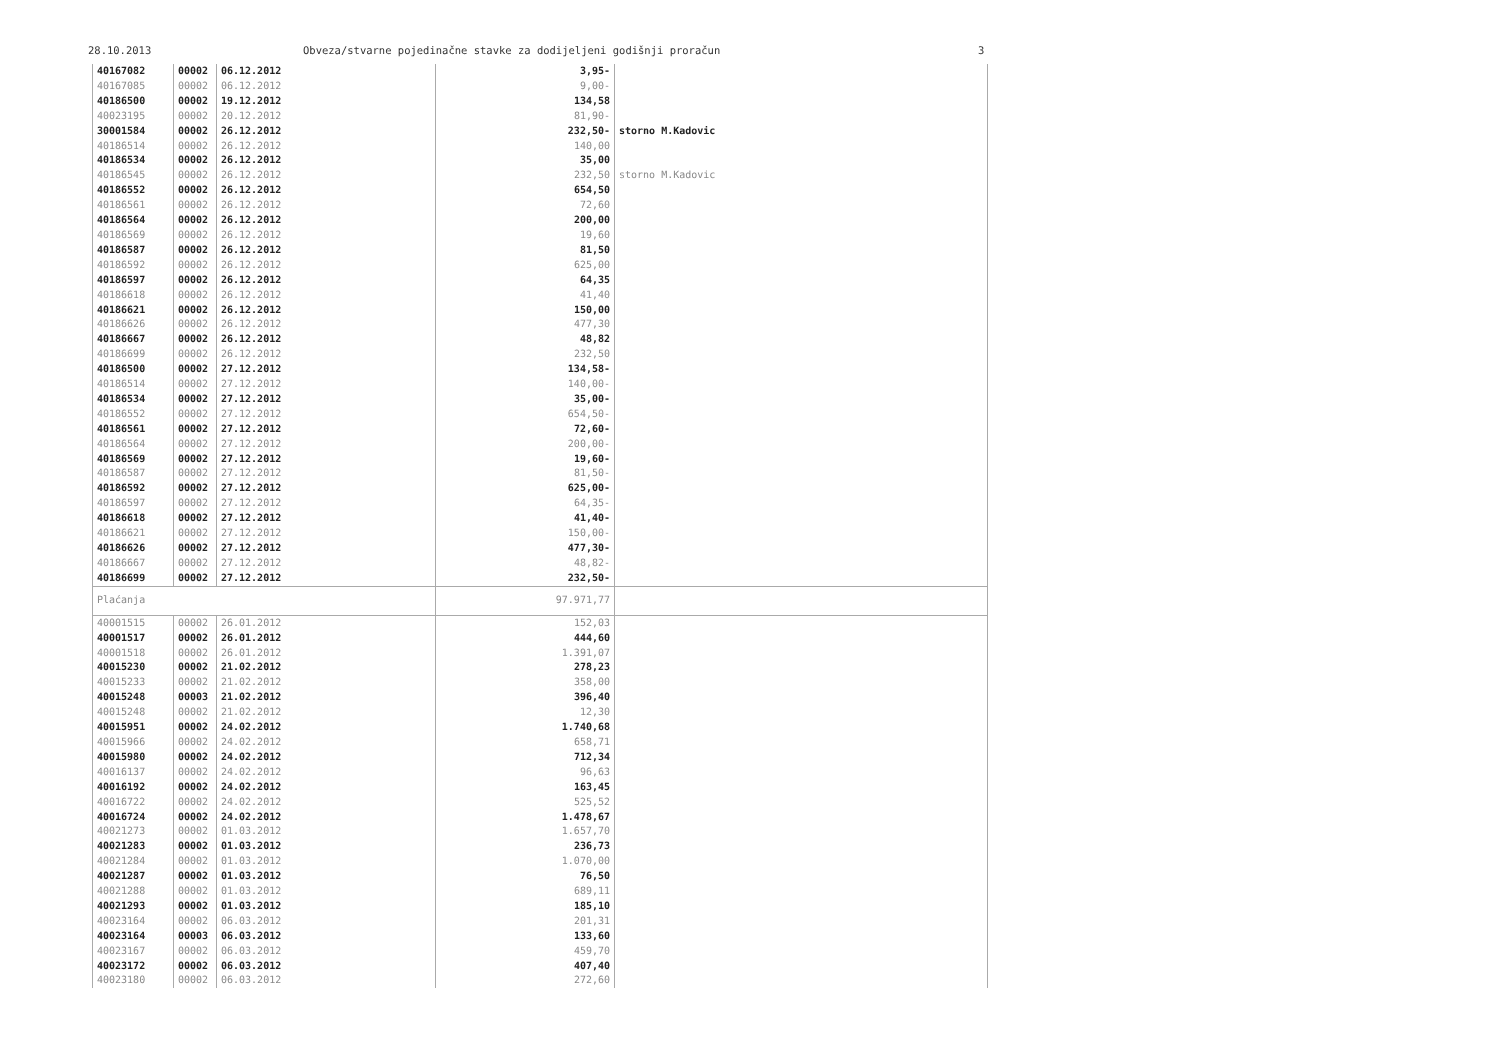28.10.2013 Obveza/stvarne pojedinačne stavke za dodijeljeni godišnji proračun 3
| 40167082 | 00002 | 06.12.2012 | 3,95- | |
| 40167085 | 00002 | 06.12.2012 | 9,00- | |
| 40186500 | 00002 | 19.12.2012 | 134,58 | |
| 40023195 | 00002 | 20.12.2012 | 81,90- | |
| 30001584 | 00002 | 26.12.2012 | 232,50- | storno M.Kadovic |
| 40186514 | 00002 | 26.12.2012 | 140,00 | |
| 40186534 | 00002 | 26.12.2012 | 35,00 | |
| 40186545 | 00002 | 26.12.2012 | 232,50 | storno M.Kadovic |
| 40186552 | 00002 | 26.12.2012 | 654,50 | |
| 40186561 | 00002 | 26.12.2012 | 72,60 | |
| 40186564 | 00002 | 26.12.2012 | 200,00 | |
| 40186569 | 00002 | 26.12.2012 | 19,60 | |
| 40186587 | 00002 | 26.12.2012 | 81,50 | |
| 40186592 | 00002 | 26.12.2012 | 625,00 | |
| 40186597 | 00002 | 26.12.2012 | 64,35 | |
| 40186618 | 00002 | 26.12.2012 | 41,40 | |
| 40186621 | 00002 | 26.12.2012 | 150,00 | |
| 40186626 | 00002 | 26.12.2012 | 477,30 | |
| 40186667 | 00002 | 26.12.2012 | 48,82 | |
| 40186699 | 00002 | 26.12.2012 | 232,50 | |
| 40186500 | 00002 | 27.12.2012 | 134,58- | |
| 40186514 | 00002 | 27.12.2012 | 140,00- | |
| 40186534 | 00002 | 27.12.2012 | 35,00- | |
| 40186552 | 00002 | 27.12.2012 | 654,50- | |
| 40186561 | 00002 | 27.12.2012 | 72,60- | |
| 40186564 | 00002 | 27.12.2012 | 200,00- | |
| 40186569 | 00002 | 27.12.2012 | 19,60- | |
| 40186587 | 00002 | 27.12.2012 | 81,50- | |
| 40186592 | 00002 | 27.12.2012 | 625,00- | |
| 40186597 | 00002 | 27.12.2012 | 64,35- | |
| 40186618 | 00002 | 27.12.2012 | 41,40- | |
| 40186621 | 00002 | 27.12.2012 | 150,00- | |
| 40186626 | 00002 | 27.12.2012 | 477,30- | |
| 40186667 | 00002 | 27.12.2012 | 48,82- | |
| 40186699 | 00002 | 27.12.2012 | 232,50- | |
| Plaćanja | | | 97.971,77 | |
| 40001515 | 00002 | 26.01.2012 | 152,03 | |
| 40001517 | 00002 | 26.01.2012 | 444,60 | |
| 40001518 | 00002 | 26.01.2012 | 1.391,07 | |
| 40015230 | 00002 | 21.02.2012 | 278,23 | |
| 40015233 | 00002 | 21.02.2012 | 358,00 | |
| 40015248 | 00003 | 21.02.2012 | 396,40 | |
| 40015248 | 00002 | 21.02.2012 | 12,30 | |
| 40015951 | 00002 | 24.02.2012 | 1.740,68 | |
| 40015966 | 00002 | 24.02.2012 | 658,71 | |
| 40015980 | 00002 | 24.02.2012 | 712,34 | |
| 40016137 | 00002 | 24.02.2012 | 96,63 | |
| 40016192 | 00002 | 24.02.2012 | 163,45 | |
| 40016722 | 00002 | 24.02.2012 | 525,52 | |
| 40016724 | 00002 | 24.02.2012 | 1.478,67 | |
| 40021273 | 00002 | 01.03.2012 | 1.657,70 | |
| 40021283 | 00002 | 01.03.2012 | 236,73 | |
| 40021284 | 00002 | 01.03.2012 | 1.070,00 | |
| 40021287 | 00002 | 01.03.2012 | 76,50 | |
| 40021288 | 00002 | 01.03.2012 | 689,11 | |
| 40021293 | 00002 | 01.03.2012 | 185,10 | |
| 40023164 | 00002 | 06.03.2012 | 201,31 | |
| 40023164 | 00003 | 06.03.2012 | 133,60 | |
| 40023167 | 00002 | 06.03.2012 | 459,70 | |
| 40023172 | 00002 | 06.03.2012 | 407,40 | |
| 40023180 | 00002 | 06.03.2012 | 272,60 | |